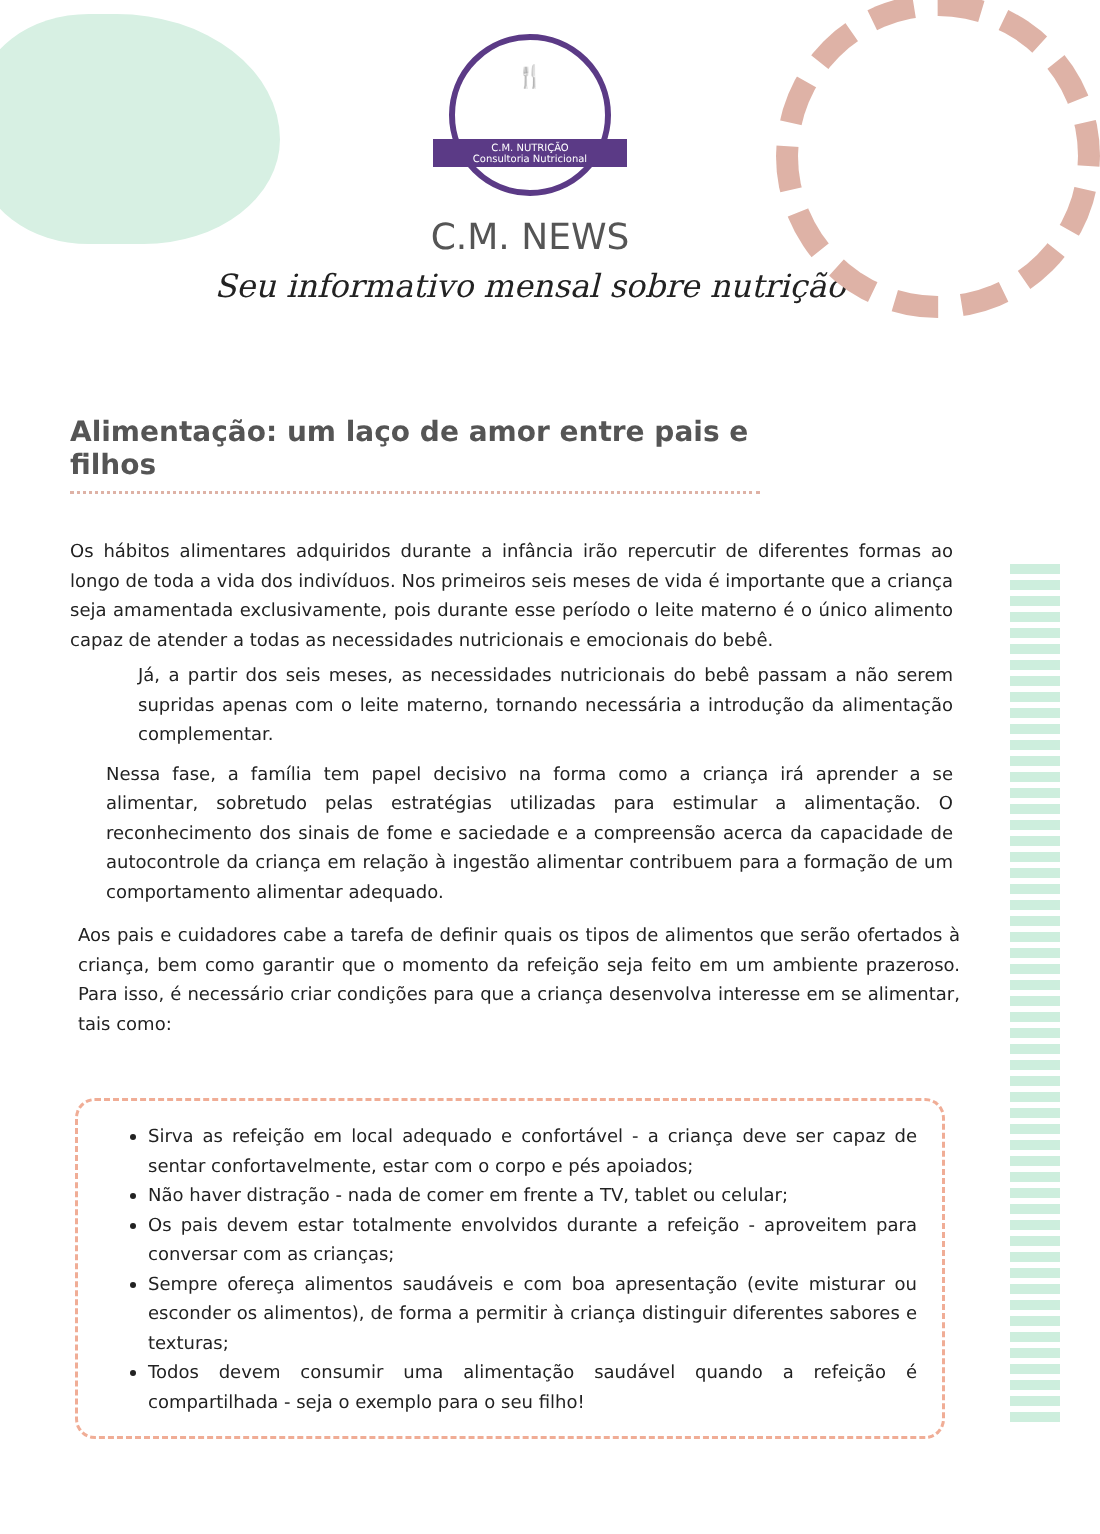🍴
C.M. NUTRIÇÃO
Consultoria Nutricional
C.M. NEWS
Seu informativo mensal sobre nutrição
Alimentação: um laço de amor entre pais e filhos
Os hábitos alimentares adquiridos durante a infância irão repercutir de diferentes formas ao longo de toda a vida dos indivíduos. Nos primeiros seis meses de vida é importante que a criança seja amamentada exclusivamente, pois durante esse período o leite materno é o único alimento capaz de atender a todas as necessidades nutricionais e emocionais do bebê.
Já, a partir dos seis meses, as necessidades nutricionais do bebê passam a não serem supridas apenas com o leite materno, tornando necessária a introdução da alimentação complementar.
Nessa fase, a família tem papel decisivo na forma como a criança irá aprender a se alimentar, sobretudo pelas estratégias utilizadas para estimular a alimentação. O reconhecimento dos sinais de fome e saciedade e a compreensão acerca da capacidade de autocontrole da criança em relação à ingestão alimentar contribuem para a formação de um comportamento alimentar adequado.
Aos pais e cuidadores cabe a tarefa de definir quais os tipos de alimentos que serão ofertados à criança, bem como garantir que o momento da refeição seja feito em um ambiente prazeroso. Para isso, é necessário criar condições para que a criança desenvolva interesse em se alimentar, tais como:
Sirva as refeição em local adequado e confortável - a criança deve ser capaz de sentar confortavelmente, estar com o corpo e pés apoiados;
Não haver distração - nada de comer em frente a TV, tablet ou celular;
Os pais devem estar totalmente envolvidos durante a refeição - aproveitem para conversar com as crianças;
Sempre ofereça alimentos saudáveis e com boa apresentação (evite misturar ou esconder os alimentos), de forma a permitir à criança distinguir diferentes sabores e texturas;
Todos devem consumir uma alimentação saudável quando a refeição é compartilhada - seja o exemplo para o seu filho!